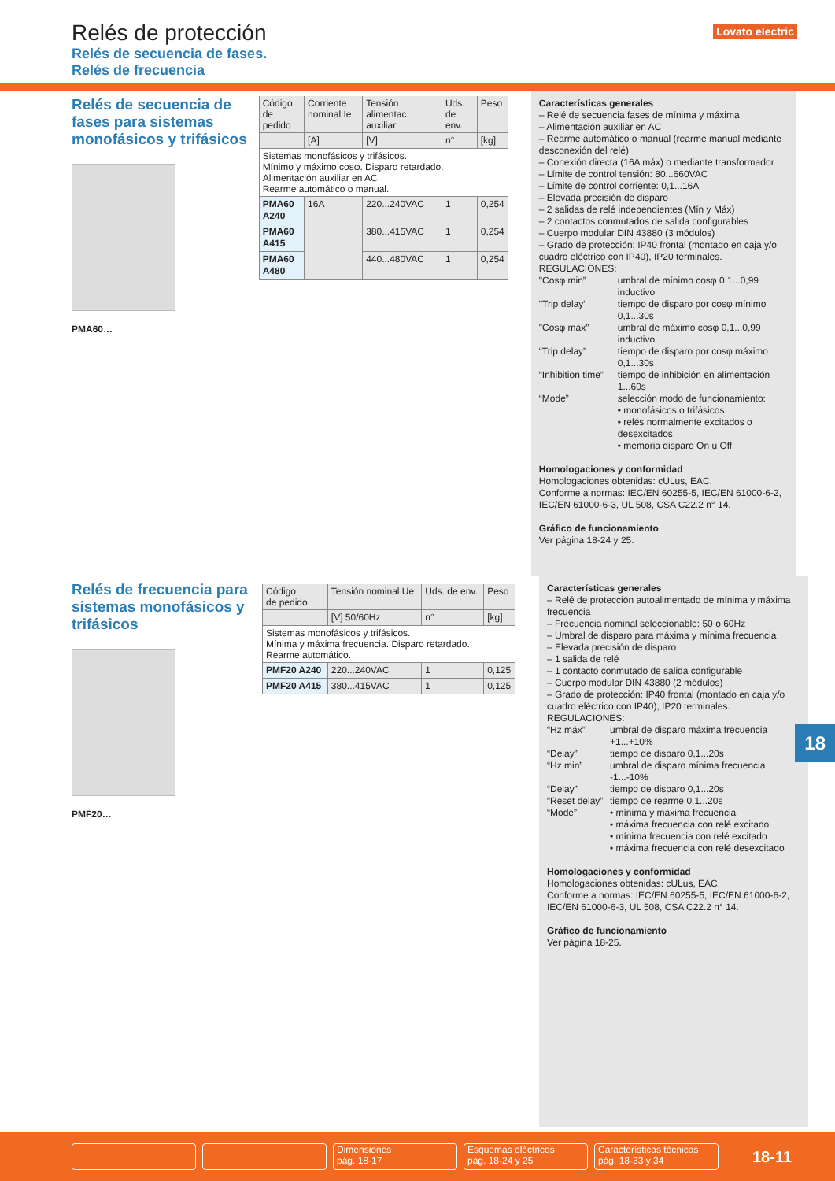Relés de protección
Relés de secuencia de fases.
Relés de frecuencia
Lovato electric
Relés de secuencia de fases para sistemas monofásicos y trifásicos
PMA60…
| Código de pedido | Corriente nominal Ie | Tensión alimentac. auxiliar | Uds. de env. | Peso |
| --- | --- | --- | --- | --- |
| | [A] | [V] | n° | [kg] |
| Sistemas monofásicos y trifásicos. Mínimo y máximo cosφ. Disparo retardado. Alimentación auxiliar en AC. Rearme automático o manual. | | | | |
| PMA60 A240 | 16A | 220...240VAC | 1 | 0,254 |
| PMA60 A415 | | 380...415VAC | 1 | 0,254 |
| PMA60 A480 | | 440...480VAC | 1 | 0,254 |
Características generales
– Relé de secuencia fases de mínima y máxima
– Alimentación auxiliar en AC
– Rearme automático o manual (rearme manual mediante desconexión del relé)
– Conexión directa (16A máx) o mediante transformador
– Límite de control tensión: 80...660VAC
– Límite de control corriente: 0,1...16A
– Elevada precisión de disparo
– 2 salidas de relé independientes (Mín y Máx)
– 2 contactos conmutados de salida configurables
– Cuerpo modular DIN 43880 (3 módulos)
– Grado de protección: IP40 frontal (montado en caja y/o cuadro eléctrico con IP40), IP20 terminales.
REGULACIONES:
"Cosφ min” umbral de mínimo cosφ 0,1...0,99 inductivo "Trip delay" tiempo de disparo por cosφ mínimo 0,1...30s "Cosφ máx” umbral de máximo cosφ 0,1...0,99 inductivo “Trip delay” tiempo de disparo por cosφ máximo 0,1...30s “Inhibition time” tiempo de inhibición en alimentación 1...60s “Mode” selección modo de funcionamiento:
• monofásicos o trifásicos
• relés normalmente excitados o desexcitados
• memoria disparo On u Off
Homologaciones y conformidad
Homologaciones obtenidas: cULus, EAC.
Conforme a normas: IEC/EN 60255-5, IEC/EN 61000-6-2, IEC/EN 61000-6-3, UL 508, CSA C22.2 n° 14.
Gráfico de funcionamiento
Ver página 18-24 y 25.
Relés de frecuencia para sistemas monofásicos y trifásicos
PMF20…
| Código de pedido | Tensión nominal Ue | Uds. de env. | Peso |
| --- | --- | --- | --- |
| | [V] 50/60Hz | n° | [kg] |
| Sistemas monofásicos y trifásicos. Mínima y máxima frecuencia. Disparo retardado. Rearme automático. | | | |
| PMF20 A240 | 220...240VAC | 1 | 0,125 |
| PMF20 A415 | 380...415VAC | 1 | 0,125 |
Características generales
– Relé de protección autoalimentado de mínima y máxima frecuencia
– Frecuencia nominal seleccionable: 50 o 60Hz
– Umbral de disparo para máxima y mínima frecuencia
– Elevada precisión de disparo
– 1 salida de relé
– 1 contacto conmutado de salida configurable
– Cuerpo modular DIN 43880 (2 módulos)
– Grado de protección: IP40 frontal (montado en caja y/o cuadro eléctrico con IP40), IP20 terminales.
REGULACIONES:
“Hz máx” umbral de disparo máxima frecuencia +1...+10% “Delay” tiempo de disparo 0,1...20s “Hz min” umbral de disparo mínima frecuencia -1...-10% “Delay” tiempo de disparo 0,1...20s “Reset delay” tiempo de rearme 0,1...20s “Mode” • mínima y máxima frecuencia
• máxima frecuencia con relé excitado
• mínima frecuencia con relé excitado
• máxima frecuencia con relé desexcitado
Homologaciones y conformidad
Homologaciones obtenidas: cULus, EAC.
Conforme a normas: IEC/EN 60255-5, IEC/EN 61000-6-2, IEC/EN 61000-6-3, UL 508, CSA C22.2 n° 14.
Gráfico de funcionamiento
Ver página 18-25.
18
Dimensiones
pág. 18-17
Esquemas eléctricos
pág. 18-24 y 25
Características técnicas
pág. 18-33 y 34
18-11